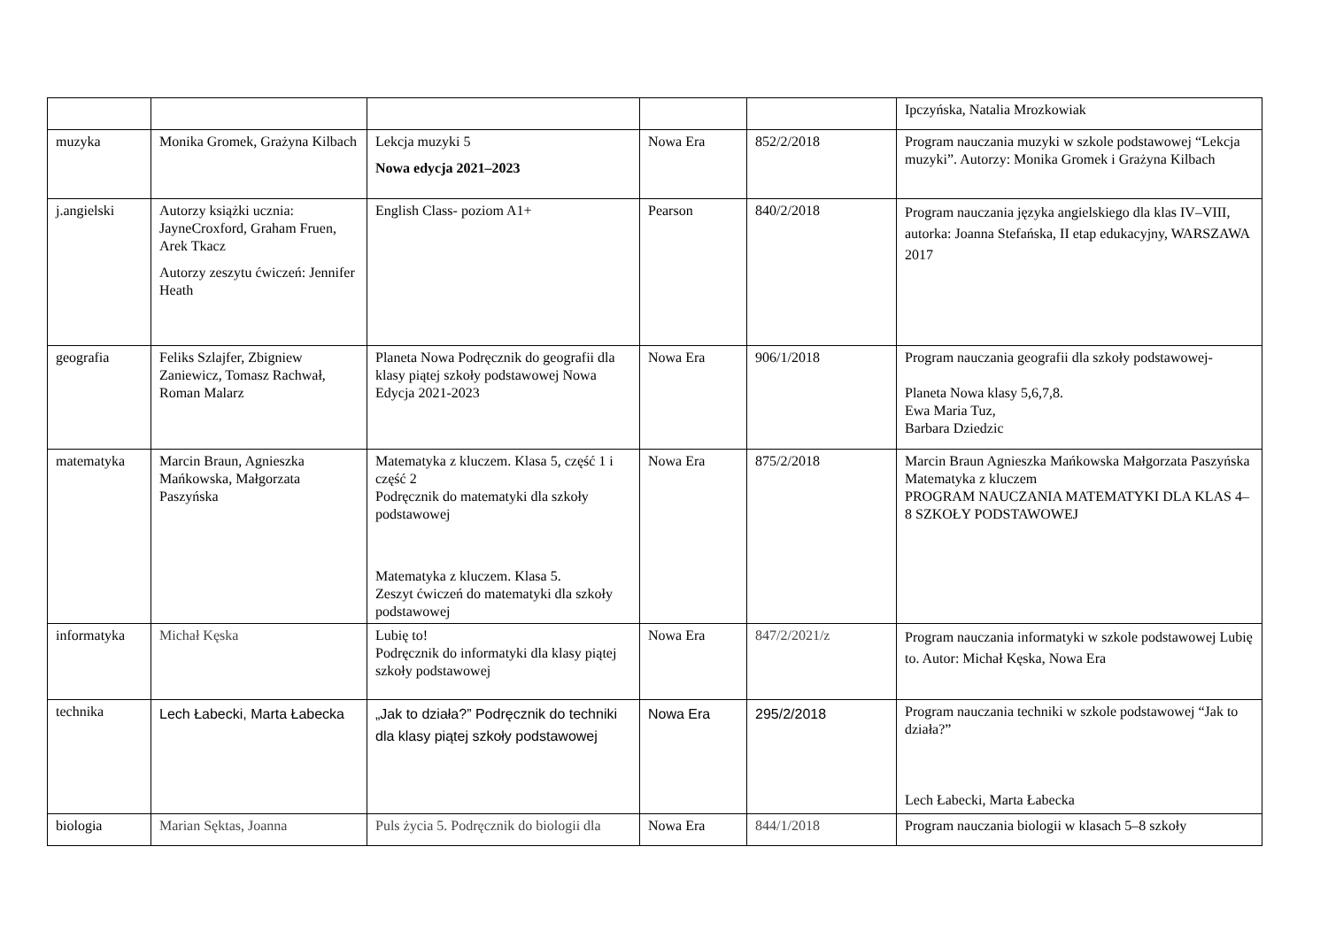| | | | | | Ipczyńska, Natalia Mrozkowiak |
| muzyka | Monika Gromek, Grażyna Kilbach | Lekcja muzyki 5 Nowa edycja 2021–2023 | Nowa Era | 852/2/2018 | Program nauczania muzyki w szkole podstawowej “Lekcja muzyki”. Autorzy: Monika Gromek i Grażyna Kilbach |
| j.angielski | Autorzy książki ucznia: JayneCroxford, Graham Fruen, Arek Tkacz Autorzy zeszytu ćwiczeń: Jennifer Heath | English Class- poziom A1+ | Pearson | 840/2/2018 | Program nauczania języka angielskiego dla klas IV–VIII, autorka: Joanna Stefańska, II etap edukacyjny, WARSZAWA 2017 |
| geografia | Feliks Szlajfer, Zbigniew Zaniewicz, Tomasz Rachwał, Roman Malarz | Planeta Nowa Podręcznik do geografii dla klasy piątej szkoły podstawowej Nowa Edycja 2021-2023 | Nowa Era | 906/1/2018 | Program nauczania geografii dla szkoły podstawowej- Planeta Nowa klasy 5,6,7,8. Ewa Maria Tuz, Barbara Dziedzic |
| matematyka | Marcin Braun, Agnieszka Mańkowska, Małgorzata Paszyńska | Matematyka z kluczem. Klasa 5, część 1 i część 2 Podręcznik do matematyki dla szkoły podstawowej Matematyka z kluczem. Klasa 5. Zeszyt ćwiczeń do matematyki dla szkoły podstawowej | Nowa Era | 875/2/2018 | Marcin Braun Agnieszka Mańkowska Małgorzata Paszyńska Matematyka z kluczem PROGRAM NAUCZANIA MATEMATYKI DLA KLAS 4–8 SZKOŁY PODSTAWOWEJ |
| informatyka | Michał Kęska | Lubię to! Podręcznik do informatyki dla klasy piątej szkoły podstawowej | Nowa Era | 847/2/2021/z | Program nauczania informatyki w szkole podstawowej Lubię to. Autor: Michał Kęska, Nowa Era |
| technika | Lech Łabecki, Marta Łabecka | „Jak to działa?” Podręcznik do techniki dla klasy piątej szkoły podstawowej | Nowa Era | 295/2/2018 | Program nauczania techniki w szkole podstawowej “Jak to działa?” Lech Łabecki, Marta Łabecka |
| biologia | Marian Sęktas, Joanna | Puls życia 5. Podręcznik do biologii dla | Nowa Era | 844/1/2018 | Program nauczania biologii w klasach 5–8 szkoły |